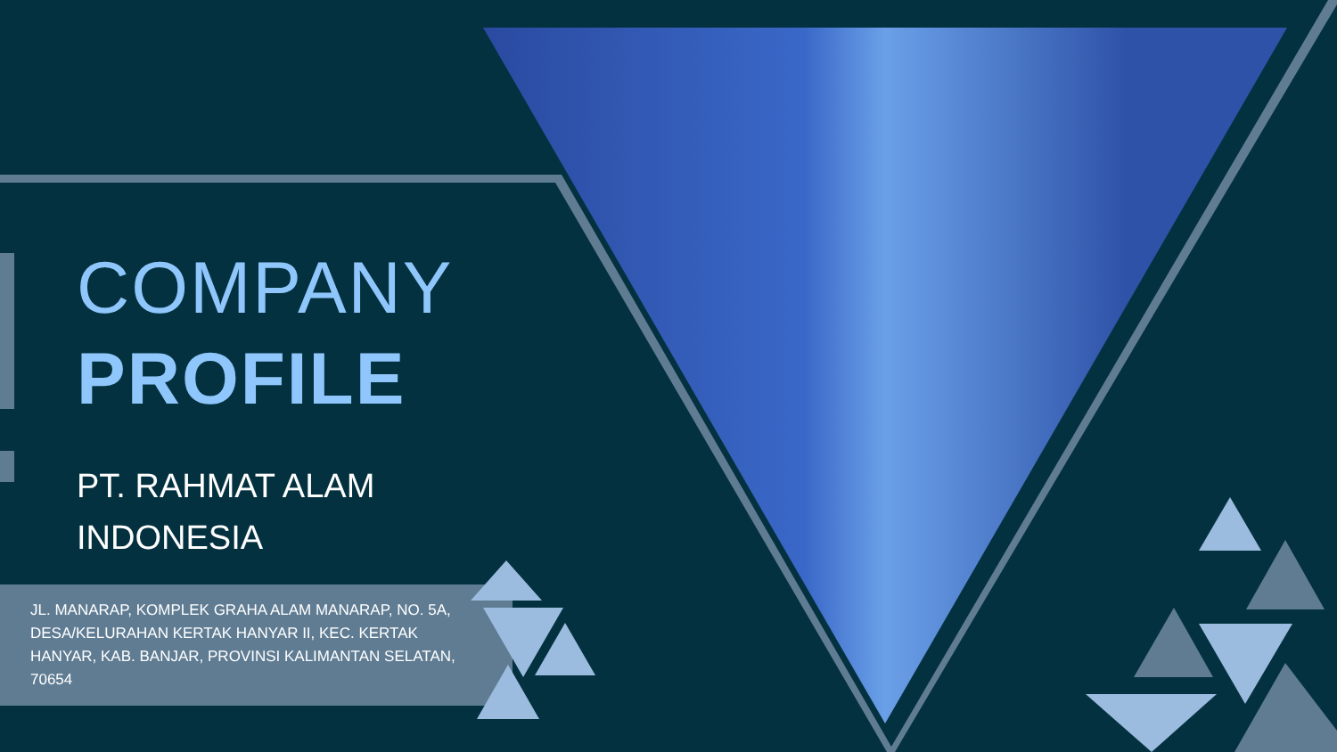COMPANY
PROFILE
PT. RAHMAT ALAM INDONESIA
JL. MANARAP, KOMPLEK GRAHA ALAM MANARAP, NO. 5A, DESA/KELURAHAN KERTAK HANYAR II, KEC. KERTAK HANYAR, KAB. BANJAR, PROVINSI KALIMANTAN SELATAN, 70654